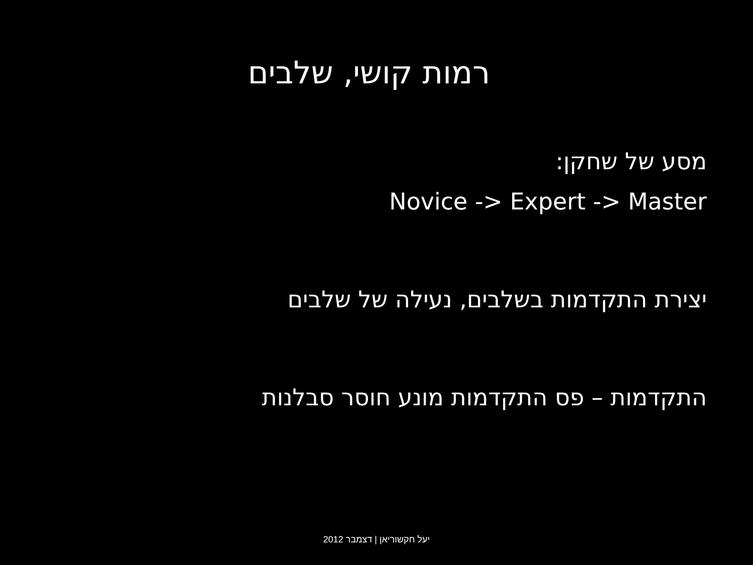רמות קושי, שלבים
מסע של שחקן:
Novice -> Expert -> Master
יצירת התקדמות בשלבים, נעילה של שלבים
התקדמות – פס התקדמות מונע חוסר סבלנות
יעל חקשוריאן | דצמבר 2012